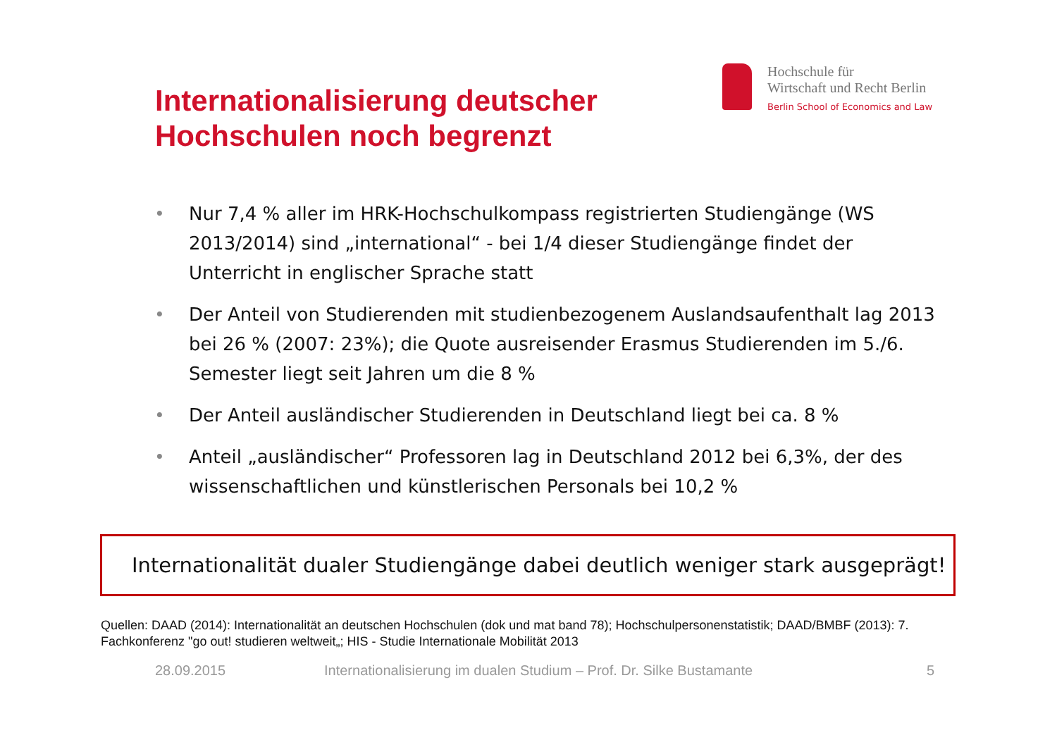Internationalisierung deutscher
Hochschulen noch begrenzt
Hochschule für
Wirtschaft und Recht Berlin
Berlin School of Economics and Law
•
Nur 7,4 % aller im HRK-Hochschulkompass registrierten Studiengänge (WS 2013/2014) sind „international“ - bei 1/4 dieser Studiengänge findet der Unterricht in englischer Sprache statt
•
Der Anteil von Studierenden mit studienbezogenem Auslandsaufenthalt lag 2013 bei 26 % (2007: 23%); die Quote ausreisender Erasmus Studierenden im 5./6. Semester liegt seit Jahren um die 8 %
•
Der Anteil ausländischer Studierenden in Deutschland liegt bei ca. 8 %
•
Anteil „ausländischer“ Professoren lag in Deutschland 2012 bei 6,3%, der des wissenschaftlichen und künstlerischen Personals bei 10,2 %
Internationalität dualer Studiengänge dabei deutlich weniger stark ausgeprägt!
Quellen: DAAD (2014): Internationalität an deutschen Hochschulen (dok und mat band 78); Hochschulpersonenstatistik; DAAD/BMBF (2013): 7. Fachkonferenz "go out! studieren weltweit„; HIS - Studie Internationale Mobilität 2013
28.09.2015
Internationalisierung im dualen Studium – Prof. Dr. Silke Bustamante
5